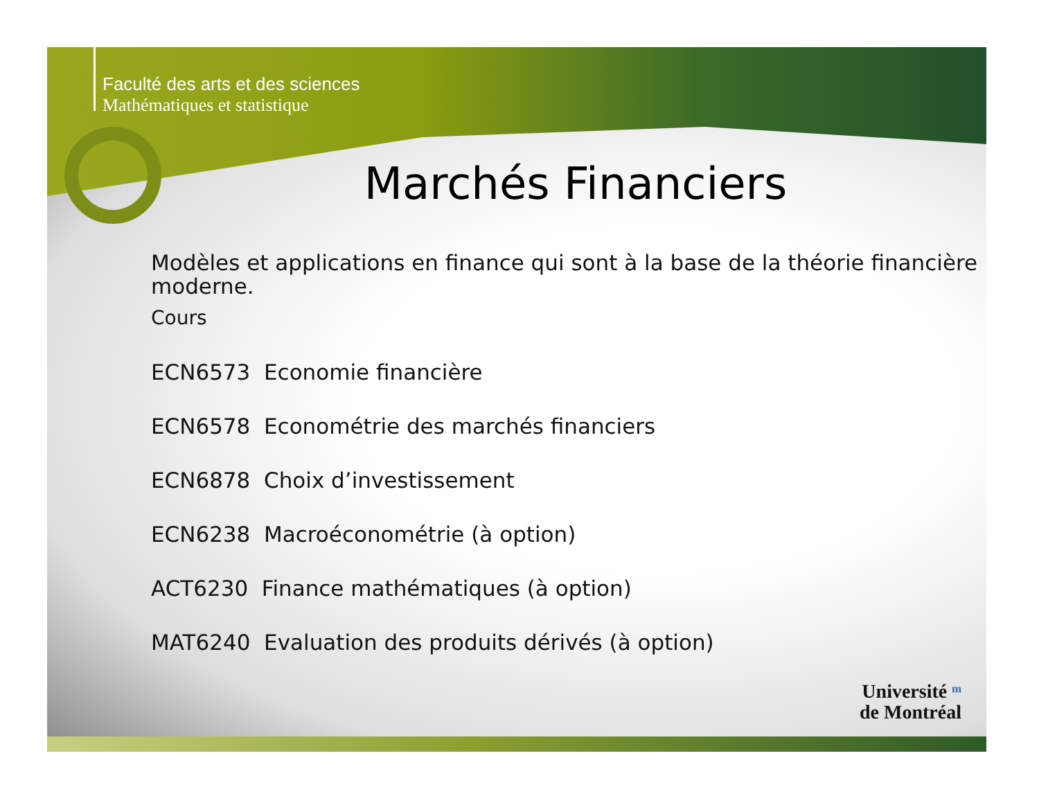Faculté des arts et des sciences
Mathématiques et statistique
Marchés Financiers
Modèles et applications en finance qui sont à la base de la théorie financière moderne.
Cours
ECN6573 Economie financière
ECN6578 Econométrie des marchés financiers
ECN6878 Choix d’investissement
ECN6238 Macroéconométrie (à option)
ACT6230 Finance mathématiques (à option)
MAT6240 Evaluation des produits dérivés (à option)
Université ᵐ
de Montréal